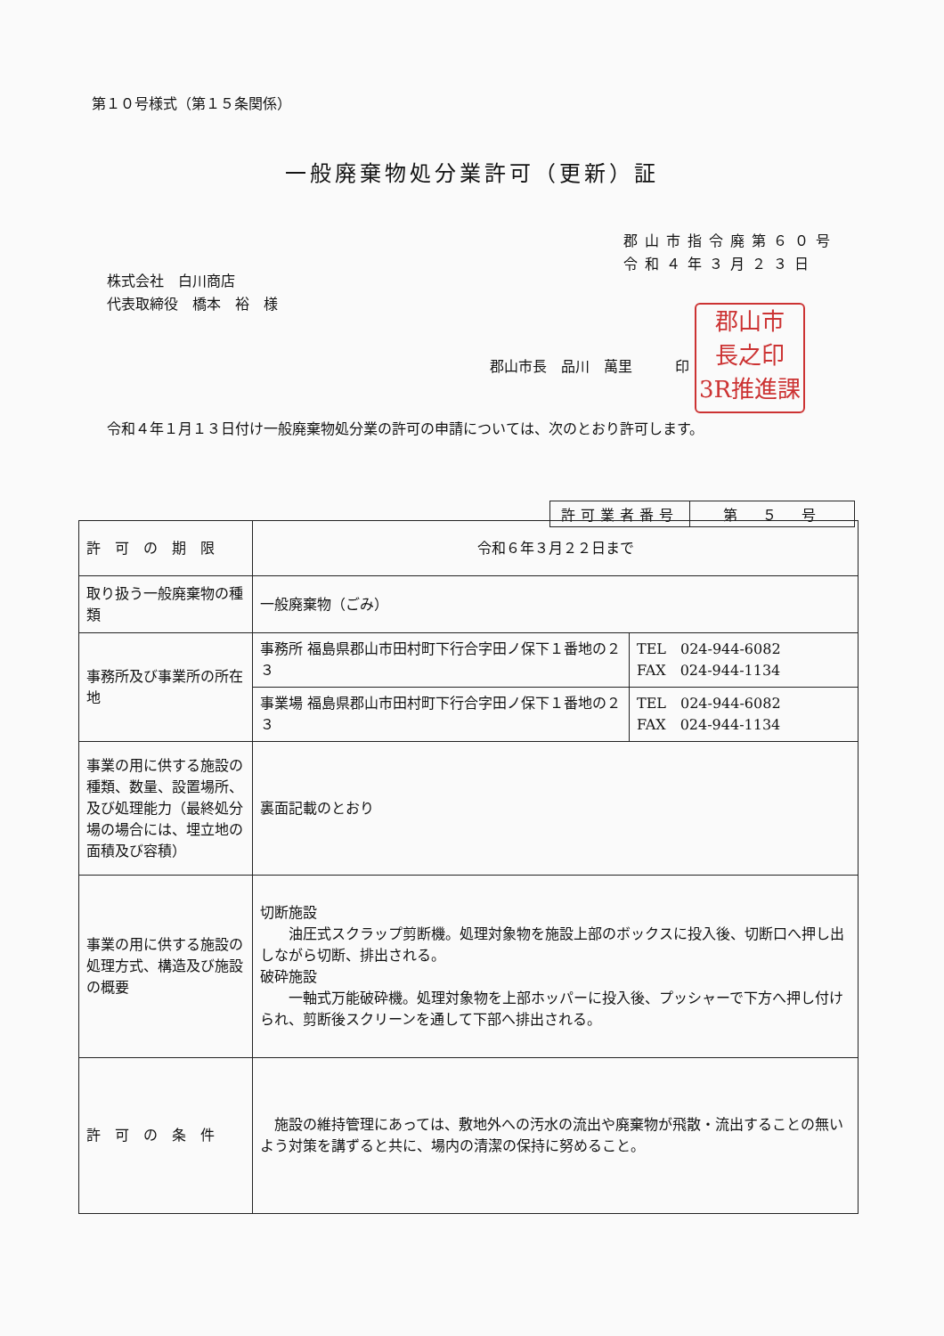第１０号様式（第１５条関係）
一般廃棄物処分業許可（更新）証
郡山市指令廃第６０号
令和４年３月２３日
株式会社　白川商店
代表取締役　橋本　裕　様
郡山市長　品川　萬里　　　印
郡山市
長之印
3R推進課
令和４年１月１３日付け一般廃棄物処分業の許可の申請については、次のとおり許可します。
| 許可業者番号 | 第 ５ 号 |
| 許 可 の 期 限 | 令和６年３月２２日まで | |
| 取り扱う一般廃棄物の種類 | 一般廃棄物（ごみ） | |
| 事務所及び事業所の所在地 | 事務所 福島県郡山市田村町下行合字田ノ保下１番地の２３ | TEL 024-944-6082 FAX 024-944-1134 |
| | 事業場 福島県郡山市田村町下行合字田ノ保下１番地の２３ | TEL 024-944-6082 FAX 024-944-1134 |
| 事業の用に供する施設の種類、数量、設置場所、及び処理能力（最終処分場の場合には、埋立地の面積及び容積） | 裏面記載のとおり | |
| 事業の用に供する施設の処理方式、構造及び施設の概要 | 切断施設 油圧式スクラップ剪断機。処理対象物を施設上部のボックスに投入後、切断口へ押し出しながら切断、排出される。 破砕施設 一軸式万能破砕機。処理対象物を上部ホッパーに投入後、プッシャーで下方へ押し付けられ、剪断後スクリーンを通して下部へ排出される。 | |
| 許 可 の 条 件 | 施設の維持管理にあっては、敷地外への汚水の流出や廃棄物が飛散・流出することの無いよう対策を講ずると共に、場内の清潔の保持に努めること。 | |